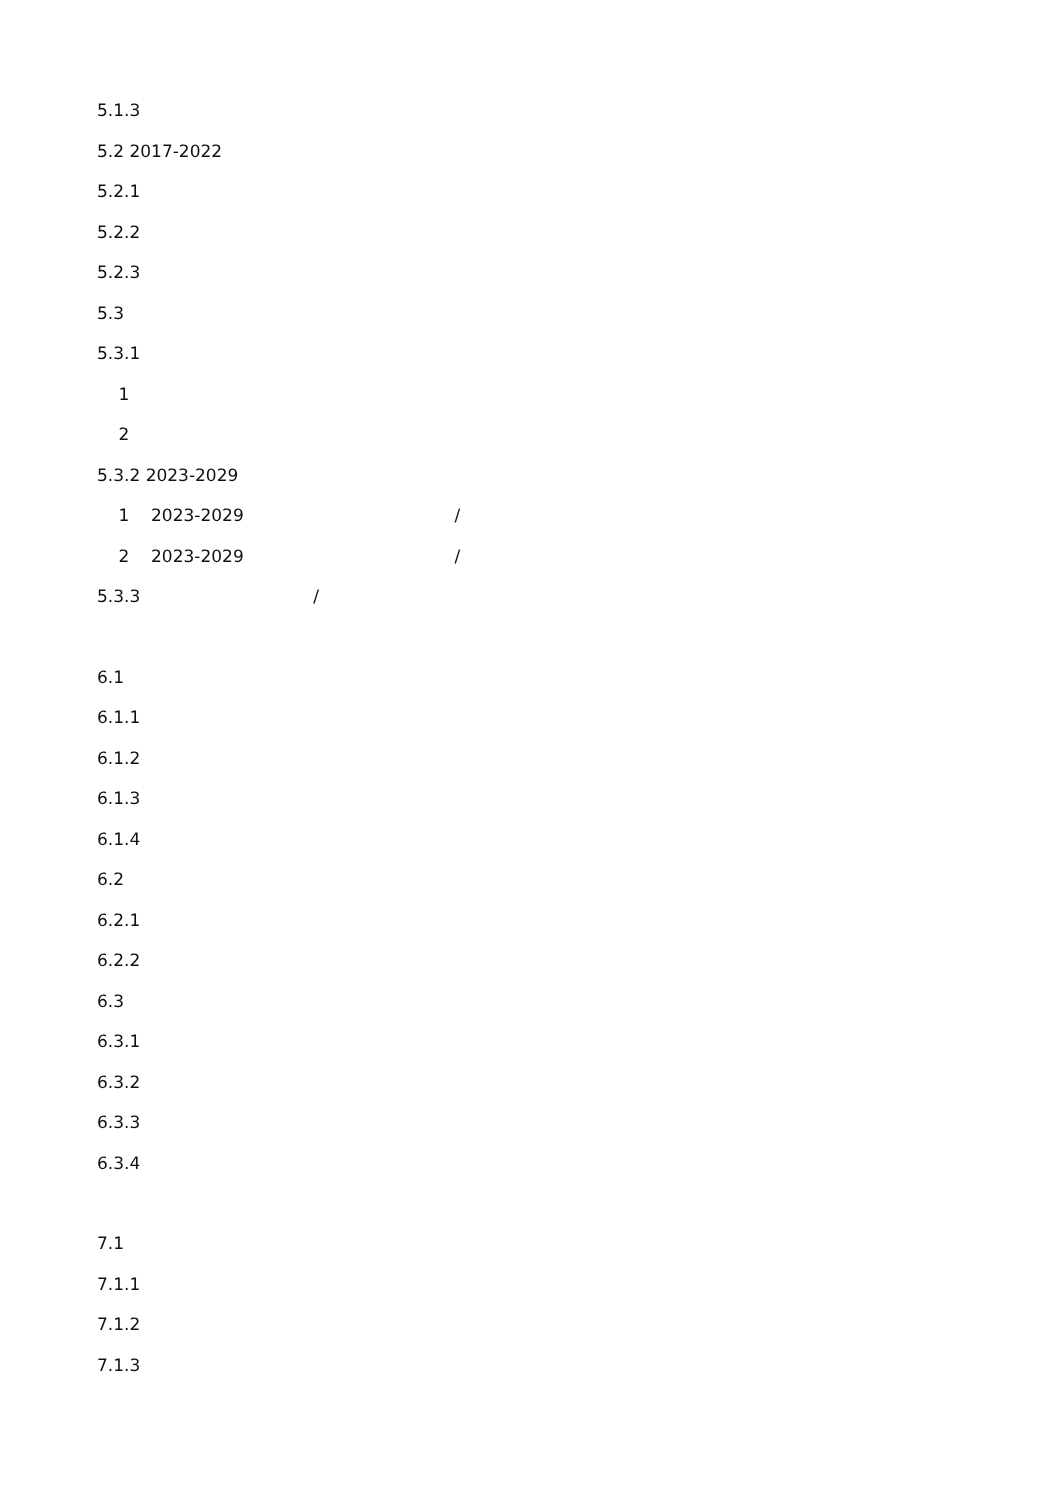5.1.3
5.2 2017-2022
5.2.1
5.2.2
5.2.3
5.3
5.3.1
1
2
5.3.2 2023-2029
1 2023-2029 /
2 2023-2029 /
5.3.3 /
6.1
6.1.1
6.1.2
6.1.3
6.1.4
6.2
6.2.1
6.2.2
6.3
6.3.1
6.3.2
6.3.3
6.3.4
7.1
7.1.1
7.1.2
7.1.3